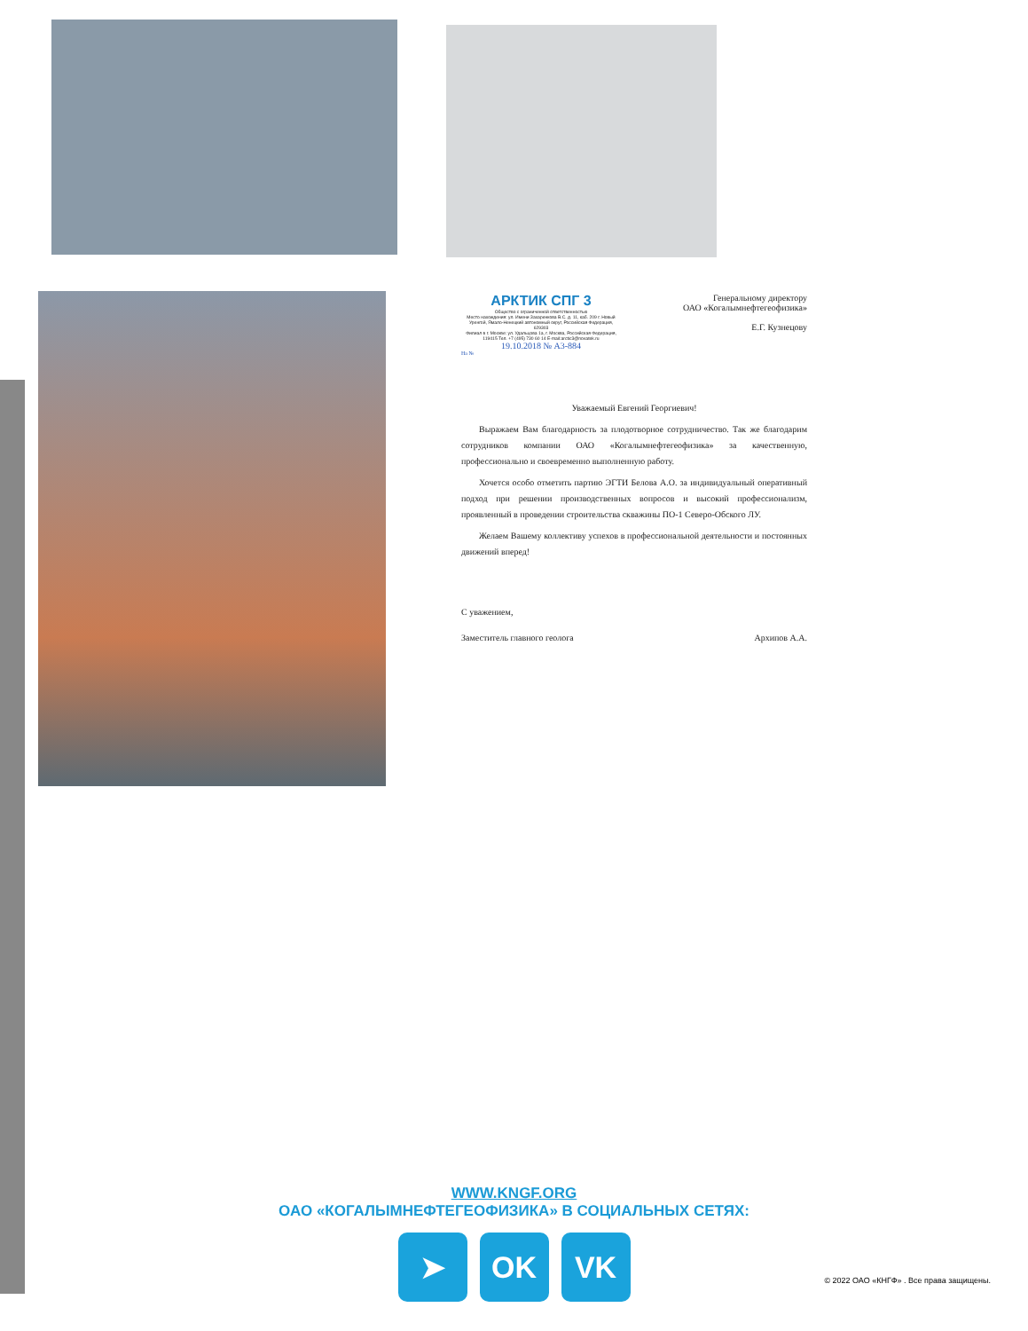АРКТИК СПГ 3
Общество с ограниченной ответственностью
Место нахождения: ул. Имени Захаренкова В.С. д. 11, каб. 209 г. Новый Уренгой, Ямало-Ненецкий автономный округ, Российская Федерация, 629303
Филиал в г. Москве: ул. Удальцова 1а, г. Москва, Российская Федерация, 119415 Тел. +7 (495) 730 60 14 E-mail:arctic3@novatek.ru
19.10.2018 № А3-884
На №
Генеральному директору
ОАО «Когалымнефтегеофизика»
Е.Г. Кузнецову
Уважаемый Евгений Георгиевич!
  Выражаем Вам благодарность за плодотворное сотрудничество. Так же благодарим сотрудников компании ОАО «Когалымнефтегеофизика» за качественную, профессионально и своевременно выполненную работу.
  Хочется особо отметить партию ЭГТИ Белова А.О. за индивидуальный оперативный подход при решении производственных вопросов и высокий профессионализм, проявленный в проведении строительства скважины ПО-1 Северо-Обского ЛУ.
  Желаем Вашему коллективу успехов в профессиональной деятельности и постоянных движений вперед!
С уважением,
Заместитель главного геолога Архипов А.А.
WWW.KNGF.ORG
ОАО «КОГАЛЫМНЕФТЕГЕОФИЗИКА» В СОЦИАЛЬНЫХ СЕТЯХ:
➤ OK VK
© 2022 ОАО «КНГФ» . Все права защищены.